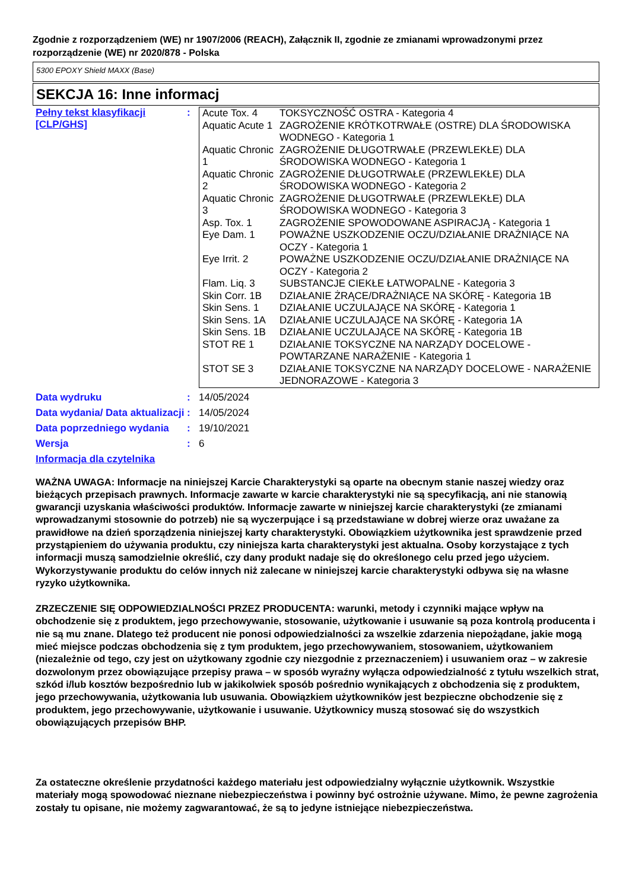Zgodnie z rozporządzeniem (WE) nr 1907/2006 (REACH), Załącznik II, zgodnie ze zmianami wprowadzonymi przez rozporządzenie (WE) nr 2020/878 - Polska
5300 EPOXY Shield MAXX (Base)
SEKCJA 16: Inne informacj
Pełny tekst klasyfikacji [CLP/GHS]
:
| Acute Tox. 4 | TOKSYCZNOŚĆ OSTRA - Kategoria 4 |
| Aquatic Acute 1 | ZAGROŻENIE KRÓTKOTRWAŁE (OSTRE) DLA ŚRODOWISKA WODNEGO - Kategoria 1 |
| Aquatic Chronic 1 | ZAGROŻENIE DŁUGOTRWAŁE (PRZEWLEKŁE) DLA ŚRODOWISKA WODNEGO - Kategoria 1 |
| Aquatic Chronic 2 | ZAGROŻENIE DŁUGOTRWAŁE (PRZEWLEKŁE) DLA ŚRODOWISKA WODNEGO - Kategoria 2 |
| Aquatic Chronic 3 | ZAGROŻENIE DŁUGOTRWAŁE (PRZEWLEKŁE) DLA ŚRODOWISKA WODNEGO - Kategoria 3 |
| Asp. Tox. 1 | ZAGROŻENIE SPOWODOWANE ASPIRACJĄ - Kategoria 1 |
| Eye Dam. 1 | POWAŻNE USZKODZENIE OCZU/DZIAŁANIE DRAŻNIĄCE NA OCZY - Kategoria 1 |
| Eye Irrit. 2 | POWAŻNE USZKODZENIE OCZU/DZIAŁANIE DRAŻNIĄCE NA OCZY - Kategoria 2 |
| Flam. Liq. 3 | SUBSTANCJE CIEKŁE ŁATWOPALNE - Kategoria 3 |
| Skin Corr. 1B | DZIAŁANIE ŻRĄCE/DRAŻNIĄCE NA SKÓRĘ - Kategoria 1B |
| Skin Sens. 1 | DZIAŁANIE UCZULAJĄCE NA SKÓRĘ - Kategoria 1 |
| Skin Sens. 1A | DZIAŁANIE UCZULAJĄCE NA SKÓRĘ - Kategoria 1A |
| Skin Sens. 1B | DZIAŁANIE UCZULAJĄCE NA SKÓRĘ - Kategoria 1B |
| STOT RE 1 | DZIAŁANIE TOKSYCZNE NA NARZĄDY DOCELOWE - POWTARZANE NARAŻENIE - Kategoria 1 |
| STOT SE 3 | DZIAŁANIE TOKSYCZNE NA NARZĄDY DOCELOWE - NARAŻENIE JEDNORAZOWE - Kategoria 3 |
Data wydruku : 14/05/2024
Data wydania/ Data aktualizacji
: 14/05/2024
Data poprzedniego wydania : 19/10/2021
Wersja : 6
Informacja dla czytelnika
WAŻNA UWAGA: Informacje na niniejszej Karcie Charakterystyki są oparte na obecnym stanie naszej wiedzy oraz bieżących przepisach prawnych. Informacje zawarte w karcie charakterystyki nie są specyfikacją, ani nie stanowią gwarancji uzyskania właściwości produktów. Informacje zawarte w niniejszej karcie charakterystyki (ze zmianami wprowadzanymi stosownie do potrzeb) nie są wyczerpujące i są przedstawiane w dobrej wierze oraz uważane za prawidłowe na dzień sporządzenia niniejszej karty charakterystyki. Obowiązkiem użytkownika jest sprawdzenie przed przystąpieniem do używania produktu, czy niniejsza karta charakterystyki jest aktualna. Osoby korzystające z tych informacji muszą samodzielnie określić, czy dany produkt nadaje się do określonego celu przed jego użyciem. Wykorzystywanie produktu do celów innych niż zalecane w niniejszej karcie charakterystyki odbywa się na własne ryzyko użytkownika.
ZRZECZENIE SIĘ ODPOWIEDZIALNOŚCI PRZEZ PRODUCENTA: warunki, metody i czynniki mające wpływ na obchodzenie się z produktem, jego przechowywanie, stosowanie, użytkowanie i usuwanie są poza kontrolą producenta i nie są mu znane. Dlatego też producent nie ponosi odpowiedzialności za wszelkie zdarzenia niepożądane, jakie mogą mieć miejsce podczas obchodzenia się z tym produktem, jego przechowywaniem, stosowaniem, użytkowaniem (niezależnie od tego, czy jest on użytkowany zgodnie czy niezgodnie z przeznaczeniem) i usuwaniem oraz – w zakresie dozwolonym przez obowiązujące przepisy prawa – w sposób wyraźny wyłącza odpowiedzialność z tytułu wszelkich strat, szkód i/lub kosztów bezpośrednio lub w jakikolwiek sposób pośrednio wynikających z obchodzenia się z produktem, jego przechowywania, użytkowania lub usuwania. Obowiązkiem użytkowników jest bezpieczne obchodzenie się z produktem, jego przechowywanie, użytkowanie i usuwanie. Użytkownicy muszą stosować się do wszystkich obowiązujących przepisów BHP.
Za ostateczne określenie przydatności każdego materiału jest odpowiedzialny wyłącznie użytkownik. Wszystkie materiały mogą spowodować nieznane niebezpieczeństwa i powinny być ostrożnie używane. Mimo, że pewne zagrożenia zostały tu opisane, nie możemy zagwarantować, że są to jedyne istniejące niebezpieczeństwa.